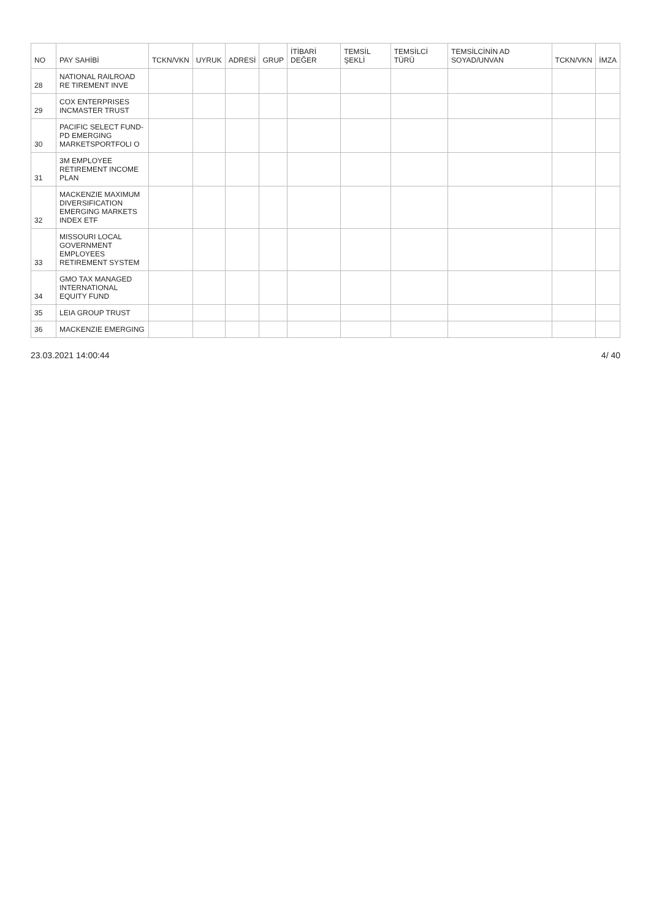| NO | PAY SAHİBİ | TCKN/VKN | UYRUK | ADRESİ | GRUP | İTİBARİ DEĞER | TEMSİL ŞEKLİ | TEMSİLCİ TÜRÜ | TEMSİLCİNİN AD SOYAD/UNVAN | TCKN/VKN | İMZA |
| --- | --- | --- | --- | --- | --- | --- | --- | --- | --- | --- | --- |
| 28 | NATIONAL RAILROAD RE TIREMENT INVE | | | | | | | | | | |
| 29 | COX ENTERPRISES INCMASTER TRUST | | | | | | | | | | |
| 30 | PACIFIC SELECT FUND-PD EMERGING MARKETSPORTFOLI O | | | | | | | | | | |
| 31 | 3M EMPLOYEE RETIREMENT INCOME PLAN | | | | | | | | | | |
| 32 | MACKENZIE MAXIMUM DIVERSIFICATION EMERGING MARKETS INDEX ETF | | | | | | | | | | |
| 33 | MISSOURI LOCAL GOVERNMENT EMPLOYEES RETIREMENT SYSTEM | | | | | | | | | | |
| 34 | GMO TAX MANAGED INTERNATIONAL EQUITY FUND | | | | | | | | | | |
| 35 | LEIA GROUP TRUST | | | | | | | | | | |
| 36 | MACKENZIE EMERGING | | | | | | | | | | |
23.03.2021 14:00:44 4/ 40